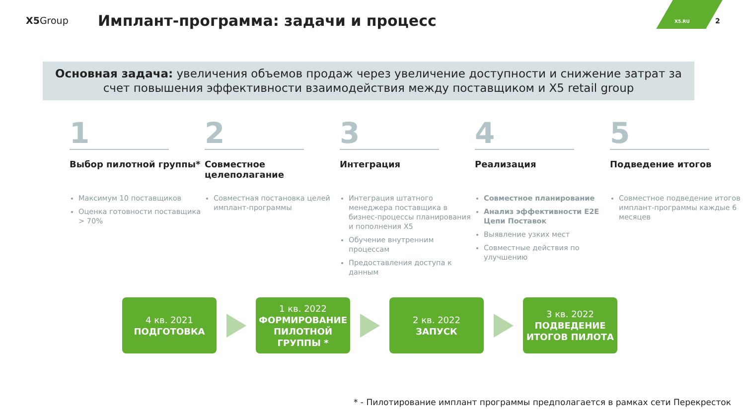X5 Group
Имплант-программа: задачи и процесс
X5.RU 2
Основная задача: увеличения объемов продаж через увеличение доступности и снижение затрат за счет повышения эффективности взаимодействия между поставщиком и X5 retail group
1
Выбор пилотной группы*
Максимум 10 поставщиков
Оценка готовности поставщика > 70%
2
Совместное целеполагание
Совместная постановка целей имплант-программы
3
Интеграция
Интеграция штатного менеджера поставщика в бизнес-процессы планирования и пополнения X5
Обучение внутренним процессам
Предоставления доступа к данным
4
Реализация
Совместное планирование
Анализ эффективности E2E Цепи Поставок
Выявление узких мест
Совместные действия по улучшению
5
Подведение итогов
Совместное подведение итогов имплант-программы каждые 6 месяцев
4 кв. 2021
ПОДГОТОВКА
1 кв. 2022
ФОРМИРОВАНИЕ ПИЛОТНОЙ ГРУППЫ *
2 кв. 2022
ЗАПУСК
3 кв. 2022
ПОДВЕДЕНИЕ ИТОГОВ ПИЛОТА
* - Пилотирование имплант программы предполагается в рамках сети Перекресток